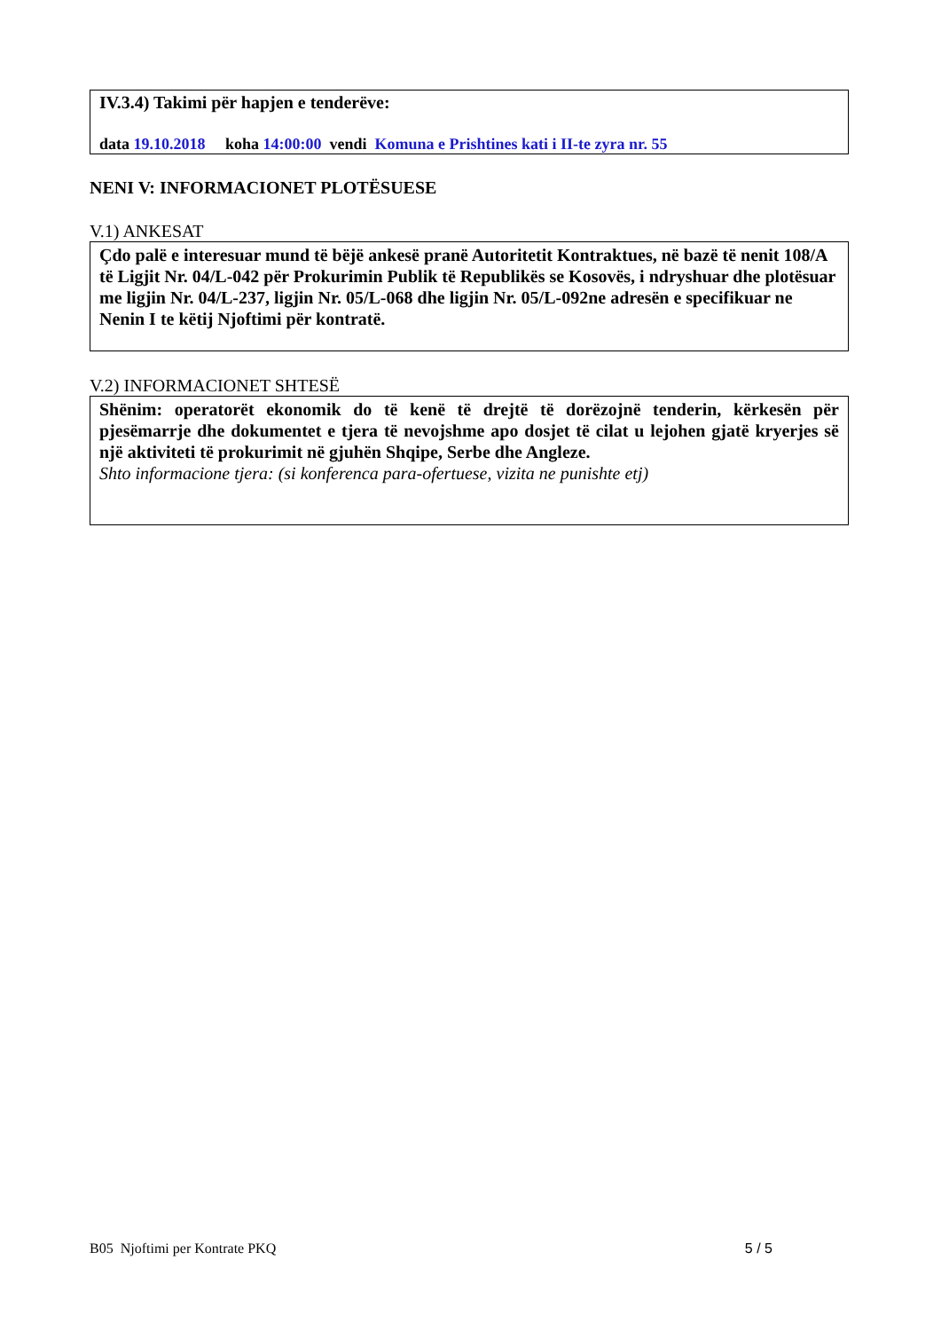IV.3.4) Takimi për hapjen e tenderëve:
data 19.10.2018 koha 14:00:00 vendi Komuna e Prishtines kati i II-te zyra nr. 55
NENI V: INFORMACIONET PLOTËSUESE
V.1) ANKESAT
Çdo palë e interesuar mund të bëjë ankesë pranë Autoritetit Kontraktues, në bazë të nenit 108/A të Ligjit Nr. 04/L-042 për Prokurimin Publik të Republikës se Kosovës, i ndryshuar dhe plotësuar me ligjin Nr. 04/L-237, ligjin Nr. 05/L-068 dhe ligjin Nr. 05/L-092ne adresën e specifikuar ne Nenin I te këtij Njoftimi për kontratë.
V.2) INFORMACIONET SHTESË
Shënim: operatorët ekonomik do të kenë të drejtë të dorëzojnë tenderin, kërkesën për pjesëmarrje dhe dokumentet e tjera të nevojshme apo dosjet të cilat u lejohen gjatë kryerjes së një aktiviteti të prokurimit në gjuhën Shqipe, Serbe dhe Angleze.
Shto informacione tjera: (si konferenca para-ofertuese, vizita ne punishte etj)
B05 Njoftimi per Kontrate PKQ 5 / 5